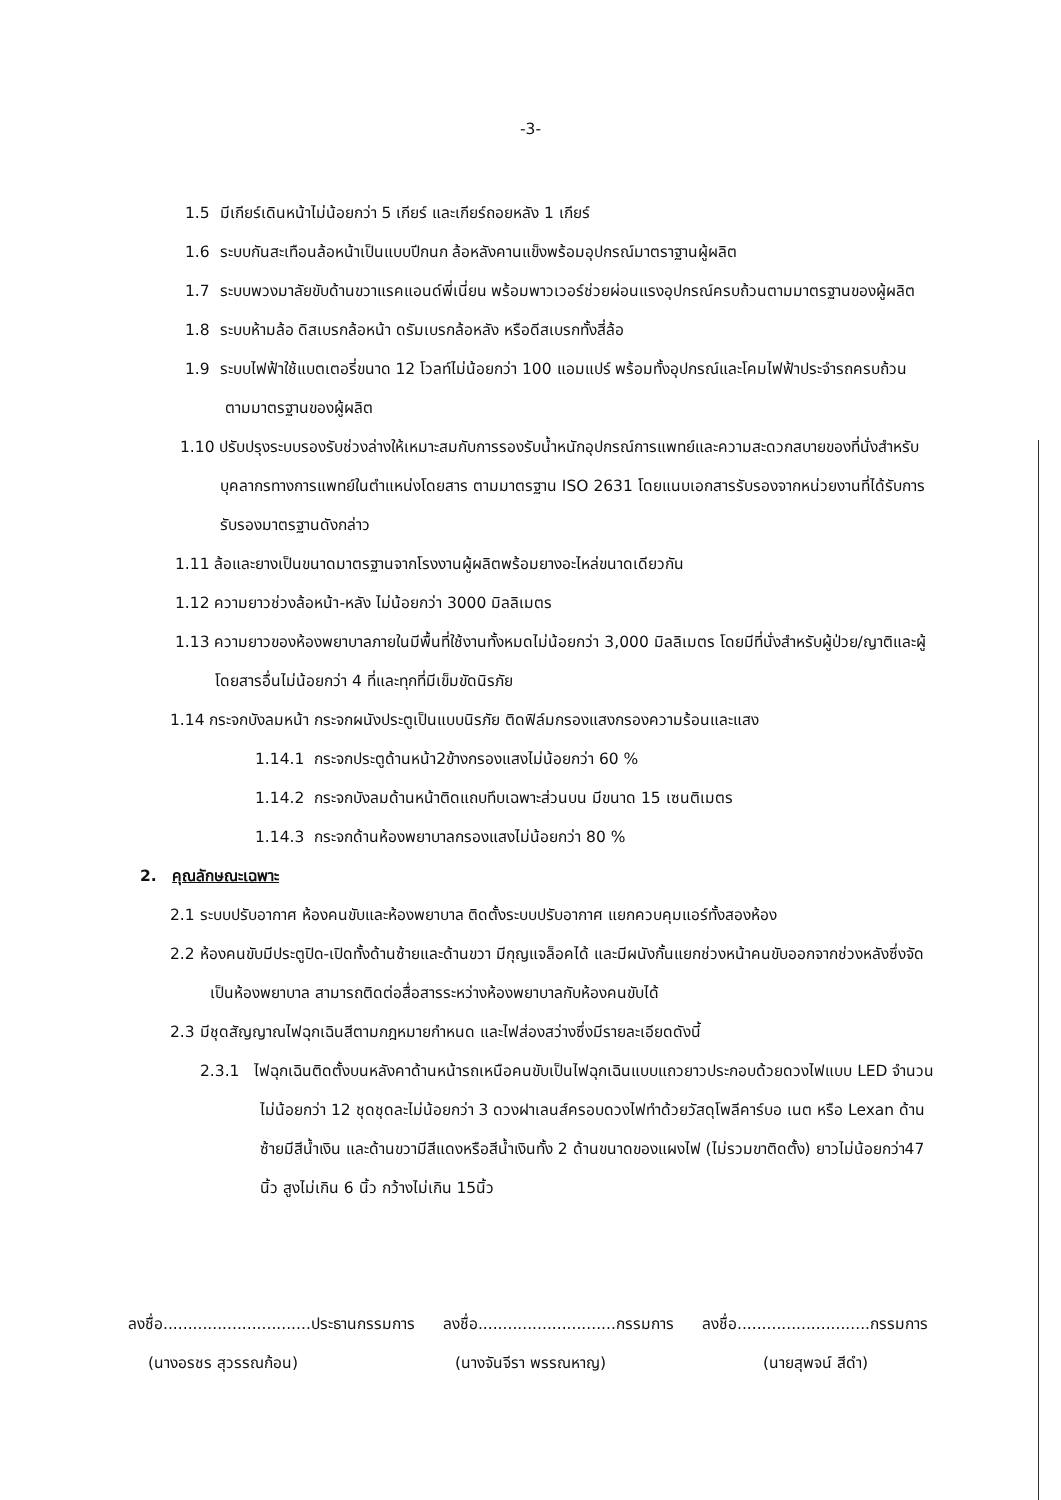-3-
1.5 มีเกียร์เดินหน้าไม่น้อยกว่า 5 เกียร์ และเกียร์ถอยหลัง 1 เกียร์
1.6 ระบบกันสะเทือนล้อหน้าเป็นแบบปีกนก ล้อหลังคานแข็งพร้อมอุปกรณ์มาตราฐานผู้ผลิต
1.7 ระบบพวงมาลัยขับด้านขวาแรคแอนด์พี่เนี่ยน พร้อมพาวเวอร์ช่วยผ่อนแรงอุปกรณ์ครบถ้วนตามมาตรฐานของผู้ผลิต
1.8 ระบบห้ามล้อ ดิสเบรกล้อหน้า ดรัมเบรกล้อหลัง หรือดีสเบรกทั้งสี่ล้อ
1.9 ระบบไฟฟ้าใช้แบตเตอรี่ขนาด 12 โวลท์ไม่น้อยกว่า 100 แอมแปร์ พร้อมทั้งอุปกรณ์และโคมไฟฟ้าประจำรถครบถ้วนตามมาตรฐานของผู้ผลิต
1.10 ปรับปรุงระบบรองรับช่วงล่างให้เหมาะสมกับการรองรับน้ำหนักอุปกรณ์การแพทย์และความสะดวกสบายของที่นั่งสำหรับบุคลากรทางการแพทย์ในตำแหน่งโดยสาร ตามมาตรฐาน ISO 2631 โดยแนบเอกสารรับรองจากหน่วยงานที่ได้รับการรับรองมาตรฐานดังกล่าว
1.11 ล้อและยางเป็นขนาดมาตรฐานจากโรงงานผู้ผลิตพร้อมยางอะไหล่ขนาดเดียวกัน
1.12 ความยาวช่วงล้อหน้า-หลัง ไม่น้อยกว่า 3000 มิลลิเมตร
1.13 ความยาวของห้องพยาบาลภายในมีพื้นที่ใช้งานทั้งหมดไม่น้อยกว่า 3,000 มิลลิเมตร โดยมีที่นั่งสำหรับผู้ป่วย/ญาติและผู้โดยสารอื่นไม่น้อยกว่า 4 ที่และทุกที่มีเข็มขัดนิรภัย
1.14 กระจกบังลมหน้า กระจกผนังประตูเป็นแบบนิรภัย ติดฟิล์มกรองแสงกรองความร้อนและแสง
1.14.1 กระจกประตูด้านหน้า2ข้างกรองแสงไม่น้อยกว่า 60 %
1.14.2 กระจกบังลมด้านหน้าติดแถบทึบเฉพาะส่วนบน มีขนาด 15 เซนติเมตร
1.14.3 กระจกด้านห้องพยาบาลกรองแสงไม่น้อยกว่า 80 %
2. คุณลักษณะเฉพาะ
2.1 ระบบปรับอากาศ ห้องคนขับและห้องพยาบาล ติดตั้งระบบปรับอากาศ แยกควบคุมแอร์ทั้งสองห้อง
2.2 ห้องคนขับมีประตูปิด-เปิดทั้งด้านซ้ายและด้านขวา มีกุญแจล็อคได้ และมีผนังกั้นแยกช่วงหน้าคนขับออกจากช่วงหลังซึ่งจัดเป็นห้องพยาบาล สามารถติดต่อสื่อสารระหว่างห้องพยาบาลกับห้องคนขับได้
2.3 มีชุดสัญญาณไฟฉุกเฉินสีตามกฎหมายกำหนด และไฟส่องสว่างซึ่งมีรายละเอียดดังนี้
2.3.1 ไฟฉุกเฉินติดตั้งบนหลังคาด้านหน้ารถเหนือคนขับเป็นไฟฉุกเฉินแบบแถวยาวประกอบด้วยดวงไฟแบบ LED จำนวนไม่น้อยกว่า 12 ชุดชุดละไม่น้อยกว่า 3 ดวงฝาเลนส์ครอบดวงไฟทำด้วยวัสดุโพลีคาร์บอ เนต หรือ Lexan ด้านซ้ายมีสีน้ำเงิน และด้านขวามีสีแดงหรือสีน้ำเงินทั้ง 2 ด้านขนาดของแผงไฟ (ไม่รวมขาติดตั้ง) ยาวไม่น้อยกว่า47 นิ้ว สูงไม่เกิน 6 นิ้ว กว้างไม่เกิน 15นิ้ว
ลงชื่อ..............................ประธานกรรมการ ลงชื่อ............................กรรมการ ลงชื่อ...........................กรรมการ
(นางอรชร สุวรรณก้อน) (นางจันจีรา พรรณหาญ) (นายสุพจน์ สีดำ)